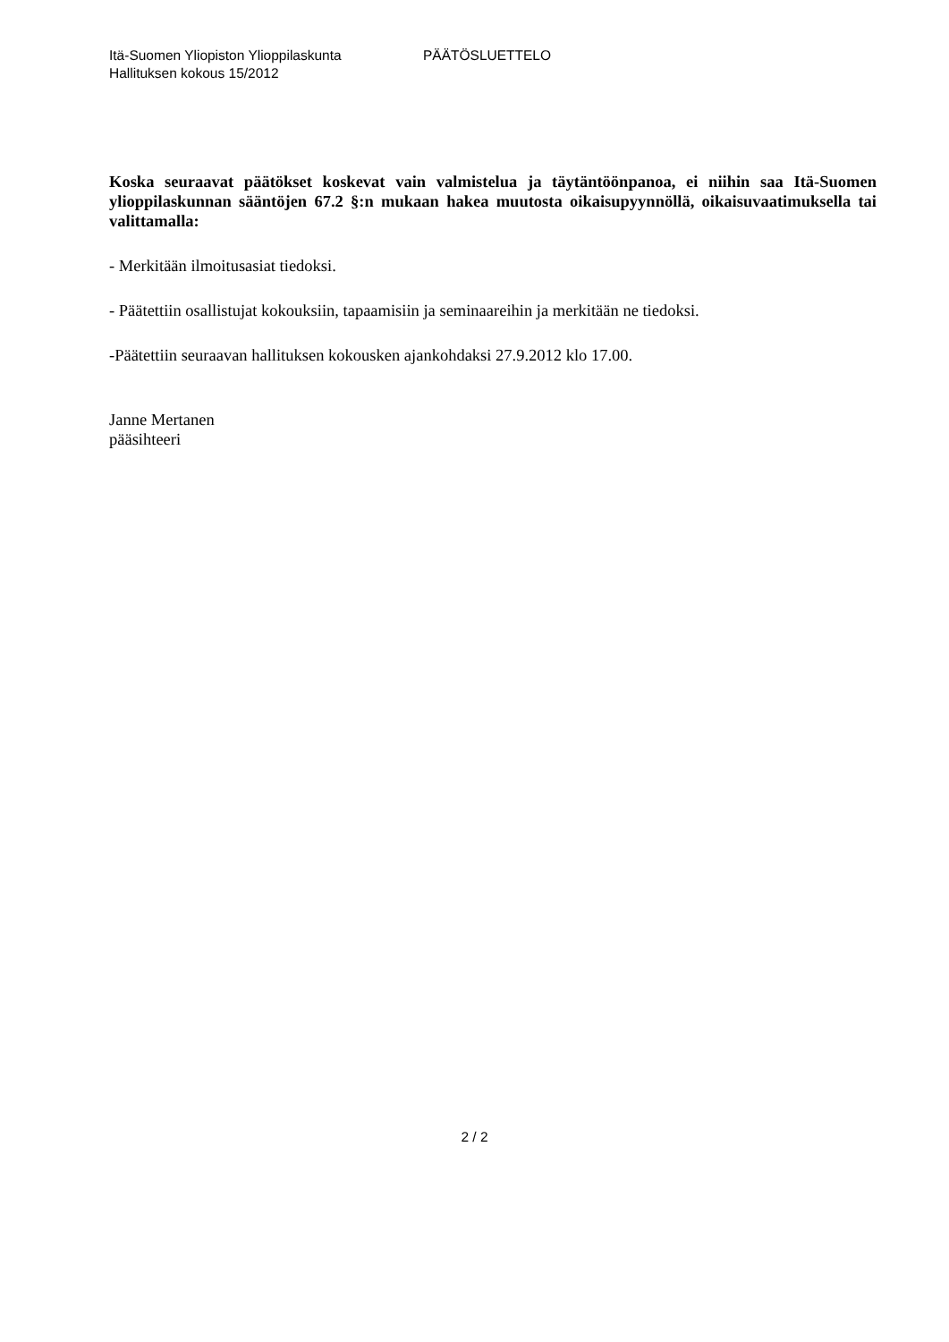Itä-Suomen Yliopiston Ylioppilaskunta PÄÄTÖSLUETTELO
Hallituksen kokous 15/2012
Koska seuraavat päätökset koskevat vain valmistelua ja täytäntöönpanoa, ei niihin saa Itä-Suomen ylioppilaskunnan sääntöjen 67.2 §:n mukaan hakea muutosta oikaisupyynnöllä, oikaisuvaatimuksella tai valittamalla:
- Merkitään ilmoitusasiat tiedoksi.
- Päätettiin osallistujat kokouksiin, tapaamisiin ja seminaareihin ja merkitään ne tiedoksi.
-Päätettiin seuraavan hallituksen kokousken ajankohdaksi 27.9.2012 klo 17.00.
Janne Mertanen
pääsihteeri
2 / 2